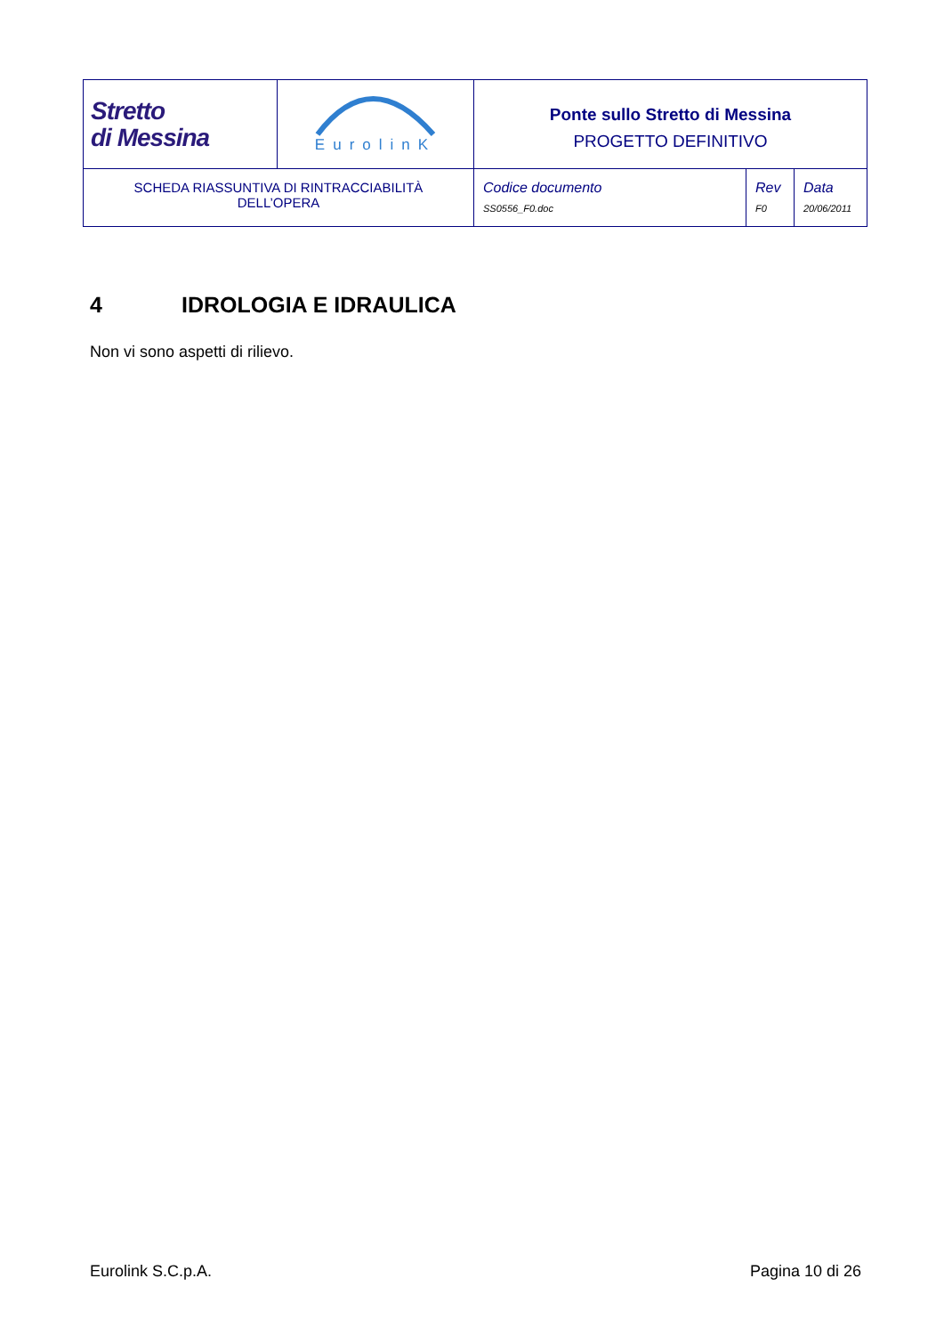| Stretto di Messina | EurolinK | Ponte sullo Stretto di Messina PROGETTO DEFINITIVO | | |
| SCHEDA RIASSUNTIVA DI RINTRACCIABILITÀ DELL’OPERA | | Codice documento SS0556_F0.doc | Rev F0 | Data 20/06/2011 |
4 IDROLOGIA E IDRAULICA
Non vi sono aspetti di rilievo.
Eurolink S.C.p.A. Pagina 10 di 26